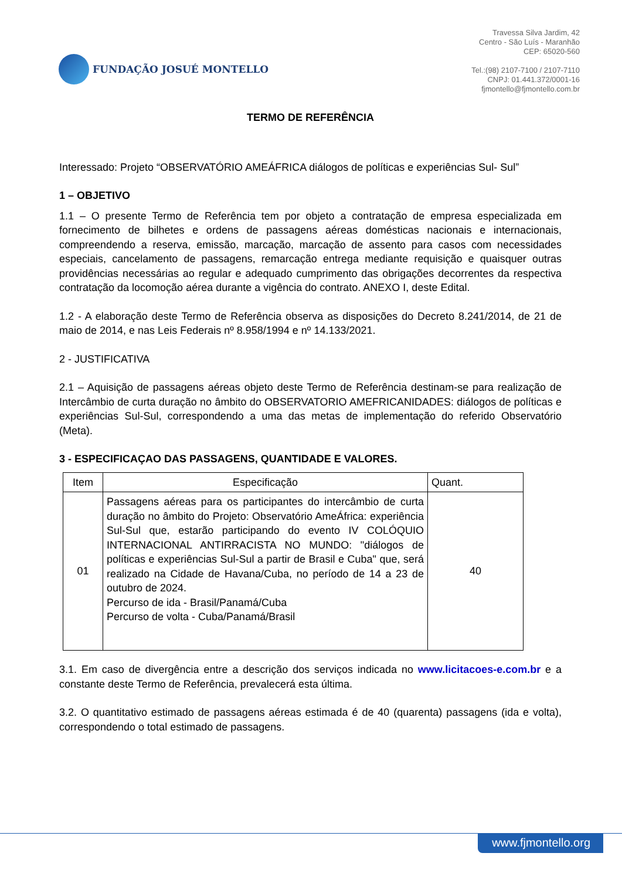FUNDAÇÃO JOSUÉ MONTELLO
Travessa Silva Jardim, 42
Centro - São Luís - Maranhão
CEP: 65020-560
Tel.:(98) 2107-7100 / 2107-7110
CNPJ: 01.441.372/0001-16
fjmontello@fjmontello.com.br
TERMO DE REFERÊNCIA
Interessado: Projeto “OBSERVATÓRIO AMEÁFRICA diálogos de políticas e experiências Sul- Sul”
1 – OBJETIVO
1.1 – O presente Termo de Referência tem por objeto a contratação de empresa especializada em fornecimento de bilhetes e ordens de passagens aéreas domésticas nacionais e internacionais, compreendendo a reserva, emissão, marcação, marcação de assento para casos com necessidades especiais, cancelamento de passagens, remarcação entrega mediante requisição e quaisquer outras providências necessárias ao regular e adequado cumprimento das obrigações decorrentes da respectiva contratação da locomoção aérea durante a vigência do contrato. ANEXO I, deste Edital.
1.2 - A elaboração deste Termo de Referência observa as disposições do Decreto 8.241/2014, de 21 de maio de 2014, e nas Leis Federais nº 8.958/1994 e nº 14.133/2021.
2 - JUSTIFICATIVA
2.1 – Aquisição de passagens aéreas objeto deste Termo de Referência destinam-se para realização de Intercâmbio de curta duração no âmbito do OBSERVATORIO AMEFRICANIDADES: diálogos de políticas e experiências Sul-Sul, correspondendo a uma das metas de implementação do referido Observatório (Meta).
3 - ESPECIFICAÇAO DAS PASSAGENS, QUANTIDADE E VALORES.
| Item | Especificação | Quant. |
| --- | --- | --- |
| 01 | Passagens aéreas para os participantes do intercâmbio de curta duração no âmbito do Projeto: Observatório AmeÁfrica: experiência Sul-Sul que, estarão participando do evento IV COLÓQUIO INTERNACIONAL ANTIRRACISTA NO MUNDO: "diálogos de políticas e experiências Sul-Sul a partir de Brasil e Cuba" que, será realizado na Cidade de Havana/Cuba, no período de 14 a 23 de outubro de 2024. Percurso de ida - Brasil/Panamá/Cuba Percurso de volta - Cuba/Panamá/Brasil | 40 |
3.1. Em caso de divergência entre a descrição dos serviços indicada no www.licitacoes-e.com.br e a constante deste Termo de Referência, prevalecerá esta última.
3.2. O quantitativo estimado de passagens aéreas estimada é de 40 (quarenta) passagens (ida e volta), correspondendo o total estimado de passagens.
www.fjmontello.org